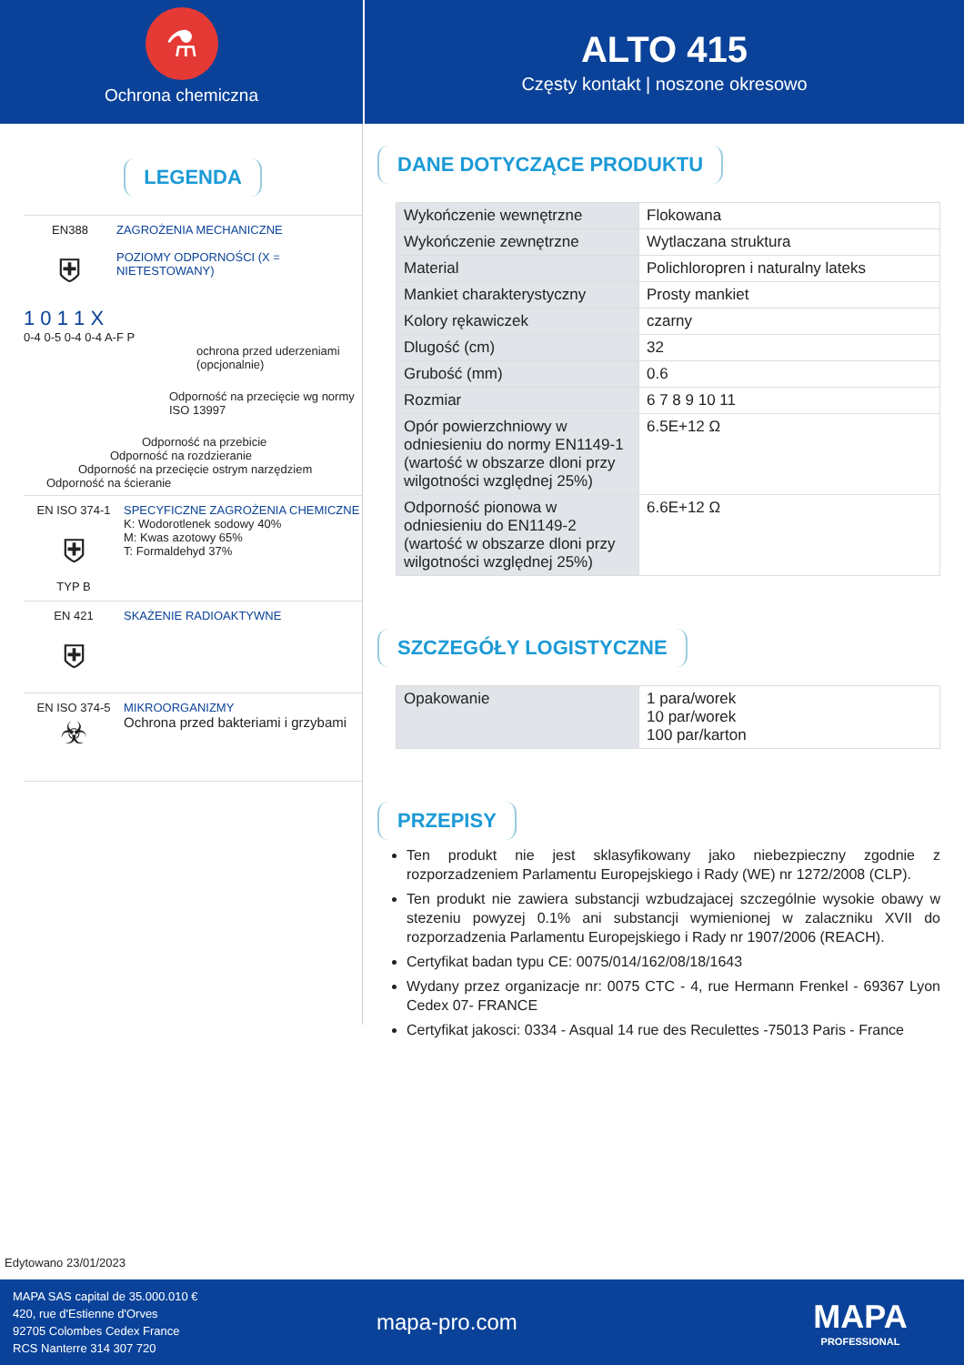⚗
Ochrona chemiczna
ALTO 415
Częsty kontakt | noszone okresowo
LEGENDA
EN388
⛨
ZAGROŻENIA MECHANICZNE
POZIOMY ODPORNOŚCI (X = NIETESTOWANY)
1 0 1 1 X
0-4 0-5 0-4 0-4 A-F P
ochrona przed uderzeniami (opcjonalnie)
Odporność na przecięcie wg normy ISO 13997
Odporność na przebicie
Odporność na rozdzieranie
Odporność na przecięcie ostrym narzędziem
Odporność na ścieranie
EN ISO 374-1
⛨
TYP B
SPECYFICZNE ZAGROŻENIA CHEMICZNE
K: Wodorotlenek sodowy 40%
M: Kwas azotowy 65%
T: Formaldehyd 37%
EN 421
⛨
SKAŻENIE RADIOAKTYWNE
EN ISO 374-5
☣
MIKROORGANIZMY
Ochrona przed bakteriami i grzybami
DANE DOTYCZĄCE PRODUKTU
| Wykończenie wewnętrzne | Flokowana |
| Wykończenie zewnętrzne | Wytlaczana struktura |
| Material | Polichloropren i naturalny lateks |
| Mankiet charakterystyczny | Prosty mankiet |
| Kolory rękawiczek | czarny |
| Dlugość (cm) | 32 |
| Grubość (mm) | 0.6 |
| Rozmiar | 6 7 8 9 10 11 |
| Opór powierzchniowy w odniesieniu do normy EN1149-1 (wartość w obszarze dloni przy wilgotności względnej 25%) | 6.5E+12 Ω |
| Odporność pionowa w odniesieniu do EN1149-2 (wartość w obszarze dloni przy wilgotności względnej 25%) | 6.6E+12 Ω |
SZCZEGÓŁY LOGISTYCZNE
| Opakowanie | 1 para/worek 10 par/worek 100 par/karton |
PRZEPISY
Ten produkt nie jest sklasyfikowany jako niebezpieczny zgodnie z rozporzadzeniem Parlamentu Europejskiego i Rady (WE) nr 1272/2008 (CLP).
Ten produkt nie zawiera substancji wzbudzajacej szczególnie wysokie obawy w stezeniu powyzej 0.1% ani substancji wymienionej w zalaczniku XVII do rozporzadzenia Parlamentu Europejskiego i Rady nr 1907/2006 (REACH).
Certyfikat badan typu CE: 0075/014/162/08/18/1643
Wydany przez organizacje nr: 0075 CTC - 4, rue Hermann Frenkel - 69367 Lyon Cedex 07- FRANCE
Certyfikat jakosci: 0334 - Asqual 14 rue des Reculettes -75013 Paris - France
Edytowano 23/01/2023
MAPA SAS capital de 35.000.010 €
420, rue d'Estienne d'Orves
92705 Colombes Cedex France
RCS Nanterre 314 307 720
mapa-pro.com
MAPA
PROFESSIONAL